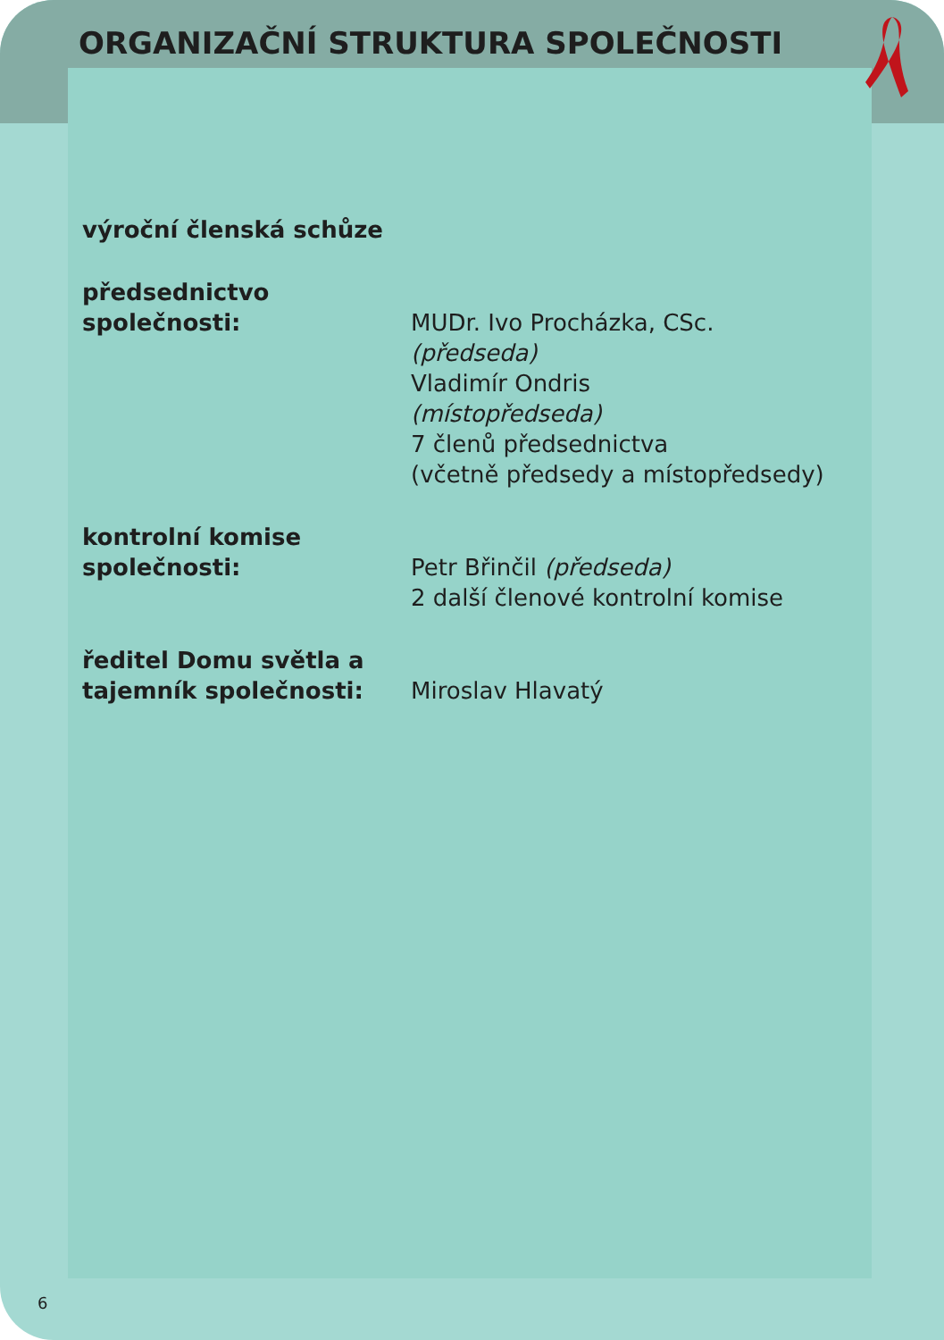ORGANIZAČNÍ STRUKTURA SPOLEČNOSTI
výroční členská schůze
předsednictvo
společnosti:
MUDr. Ivo Procházka, CSc.
(předseda)
Vladimír Ondris
(místopředseda)
7 členů předsednictva
(včetně předsedy a místopředsedy)
kontrolní komise
společnosti:
Petr Břinčil (předseda)
2 další členové kontrolní komise
ředitel Domu světla a
tajemník společnosti:
Miroslav Hlavatý
6